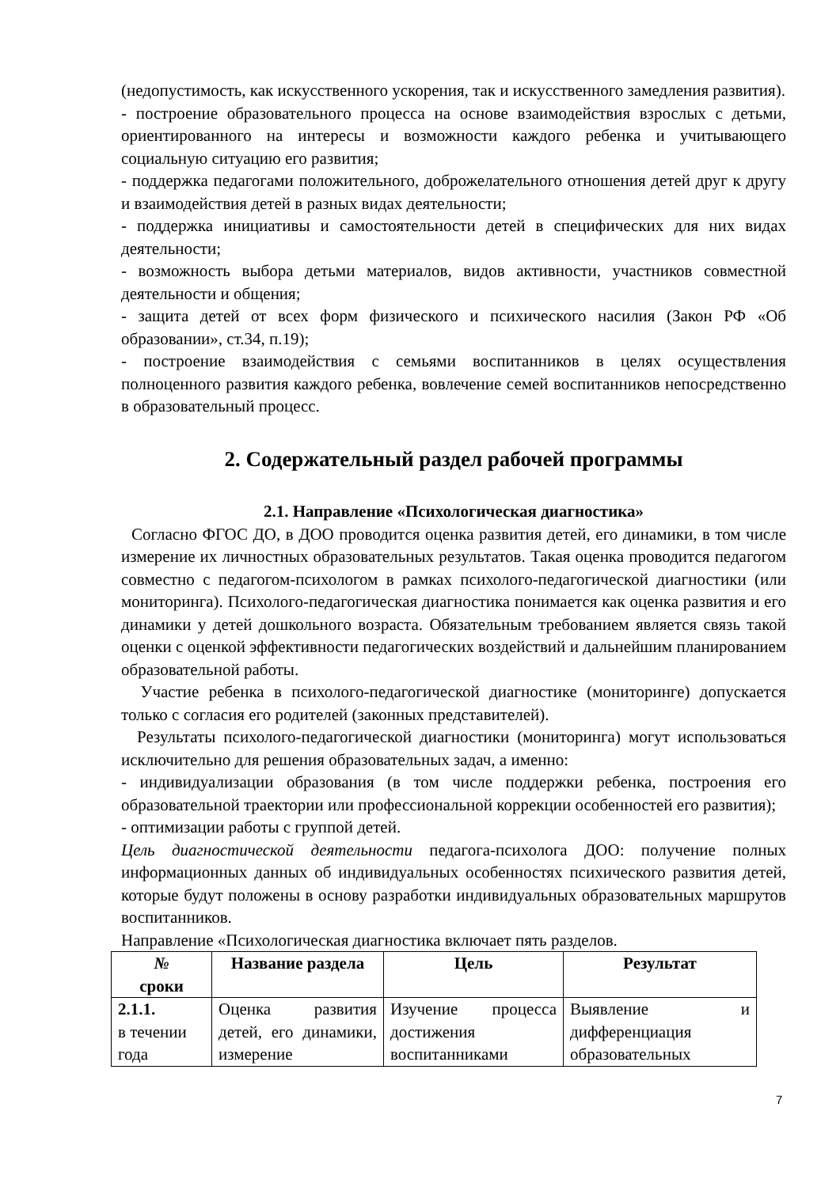(недопустимость, как искусственного ускорения, так и искусственного замедления развития).
- построение образовательного процесса на основе взаимодействия взрослых с детьми, ориентированного на интересы и возможности каждого ребенка и учитывающего социальную ситуацию его развития;
- поддержка педагогами положительного, доброжелательного отношения детей друг к другу и взаимодействия детей в разных видах деятельности;
- поддержка инициативы и самостоятельности детей в специфических для них видах деятельности;
- возможность выбора детьми материалов, видов активности, участников совместной деятельности и общения;
- защита детей от всех форм физического и психического насилия (Закон РФ «Об образовании», ст.34, п.19);
- построение взаимодействия с семьями воспитанников в целях осуществления полноценного развития каждого ребенка, вовлечение семей воспитанников непосредственно в образовательный процесс.
2. Содержательный раздел рабочей программы
2.1. Направление «Психологическая диагностика»
Согласно ФГОС ДО, в ДОО проводится оценка развития детей, его динамики, в том числе измерение их личностных образовательных результатов. Такая оценка проводится педагогом совместно с педагогом-психологом в рамках психолого-педагогической диагностики (или мониторинга). Психолого-педагогическая диагностика понимается как оценка развития и его динамики у детей дошкольного возраста. Обязательным требованием является связь такой оценки с оценкой эффективности педагогических воздействий и дальнейшим планированием образовательной работы.
Участие ребенка в психолого-педагогической диагностике (мониторинге) допускается только с согласия его родителей (законных представителей).
Результаты психолого-педагогической диагностики (мониторинга) могут использоваться исключительно для решения образовательных задач, а именно:
- индивидуализации образования (в том числе поддержки ребенка, построения его образовательной траектории или профессиональной коррекции особенностей его развития);
- оптимизации работы с группой детей.
Цель диагностической деятельности педагога-психолога ДОО: получение полных информационных данных об индивидуальных особенностях психического развития детей, которые будут положены в основу разработки индивидуальных образовательных маршрутов воспитанников.
Направление «Психологическая диагностика включает пять разделов.
| № сроки | Название раздела | Цель | Результат |
| --- | --- | --- | --- |
| 2.1.1. в течении года | Оценка развития детей, его динамики, измерение | Изучение процесса достижения воспитанниками | Выявление и дифференциация образовательных |
7